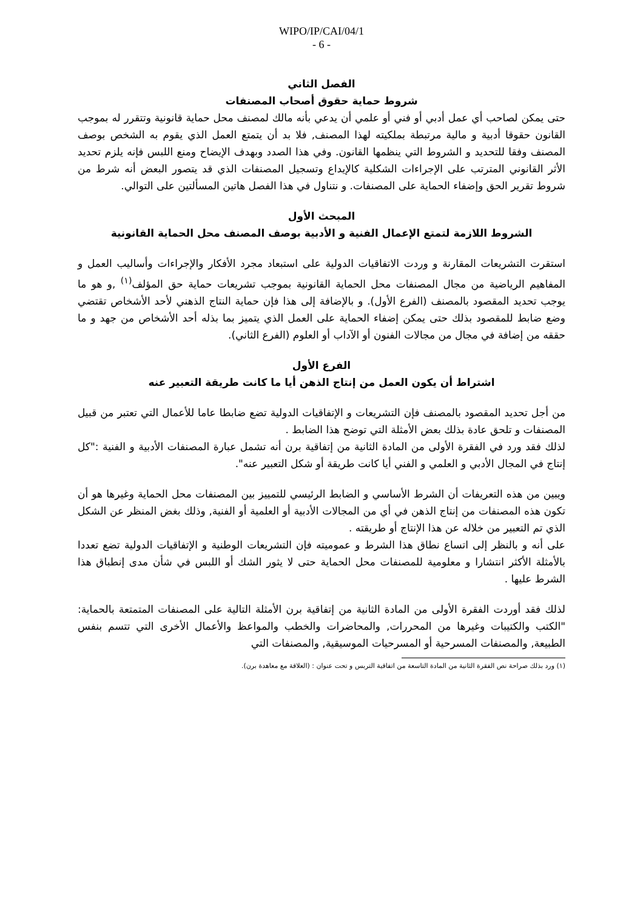WIPO/IP/CAI/04/1
- 6 -
الفصل الثاني
شروط حماية حقوق أصحاب المصنفات
حتى يمكن لصاحب أي عمل أدبي أو فني أو علمي أن يدعي بأنه مالك لمصنف محل حماية قانونية وتتقرر له بموجب القانون حقوقا أدبية و مالية مرتبطة بملكيته لهذا المصنف, فلا بد أن يتمتع العمل الذي يقوم به الشخص بوصف المصنف وفقا للتحديد و الشروط التي ينظمها القانون. وفي هذا الصدد وبهدف الإيضاح ومنع اللبس فإنه يلزم تحديد الأثر القانوني المترتب على الإجراءات الشكلية كالإيداع وتسجيل المصنفات الذي قد يتصور البعض أنه شرط من شروط تقرير الحق وإضفاء الحماية على المصنفات. و نتناول في هذا الفصل هاتين المسألتين على التوالي.
المبحث الأول
الشروط اللازمة لتمتع الإعمال الفنية و الأدبية بوصف المصنف محل الحماية القانونية
استقرت التشريعات المقارنة و وردت الاتفاقيات الدولية على استبعاد مجرد الأفكار والإجراءات وأساليب العمل و المفاهيم الرياضية من مجال المصنفات محل الحماية القانونية بموجب تشريعات حماية حق المؤلف<sup>(١)</sup> ,و هو ما يوجب تحديد المقصود بالمصنف (الفرع الأول). و بالإضافة إلى هذا فإن حماية النتاج الذهني لأحد الأشخاص تقتضي وضع ضابط للمقصود بذلك حتى يمكن إضفاء الحماية على العمل الذي يتميز بما بذله أحد الأشخاص من جهد و ما حققه من إضافة في مجال من مجالات الفنون أو الآداب أو العلوم (الفرع الثاني).
الفرع الأول
اشتراط أن يكون العمل من إنتاج الذهن أيا ما كانت طريقة التعبير عنه
من أجل تحديد المقصود بالمصنف فإن التشريعات و الإتفاقيات الدولية تضع ضابطا عاما للأعمال التي تعتبر من قبيل المصنفات و تلحق عادة بذلك بعض الأمثلة التي توضح هذا الضابط .
لذلك فقد ورد في الفقرة الأولى من المادة الثانية من إتفاقية برن أنه تشمل عبارة المصنفات الأدبية و الفنية :"كل إنتاج في المجال الأدبي و العلمي و الفني أيا كانت طريقة أو شكل التعبير عنه".
ويبين من هذه التعريفات أن الشرط الأساسي و الضابط الرئيسي للتمييز بين المصنفات محل الحماية وغيرها هو أن تكون هذه المصنفات من إنتاج الذهن في أي من المجالات الأدبية أو العلمية أو الفنية, وذلك بغض المنظر عن الشكل الذي تم التعبير من خلاله عن هذا الإنتاج أو طريقته .
على أنه و بالنظر إلى اتساع نطاق هذا الشرط و عموميته فإن التشريعات الوطنية و الإتفاقيات الدولية تضع تعددا بالأمثلة الأكثر انتشارا و معلومية للمصنفات محل الحماية حتى لا يثور الشك أو اللبس في شأن مدى إنطباق هذا الشرط عليها .
لذلك فقد أوردت الفقرة الأولى من المادة الثانية من إتفاقية برن الأمثلة التالية على المصنفات المتمتعة بالحماية: "الكتب والكتيبات وغيرها من المحررات, والمحاضرات والخطب والمواعظ والأعمال الأخرى التي تتسم بنفس الطبيعة, والمصنفات المسرحية أو المسرحيات الموسيقية, والمصنفات التي
(١) ورد بذلك صراحة نص الفقرة الثانية من المادة التاسعة من اتفاقية التربس و تحت عنوان : (العلاقة مع معاهدة برن).